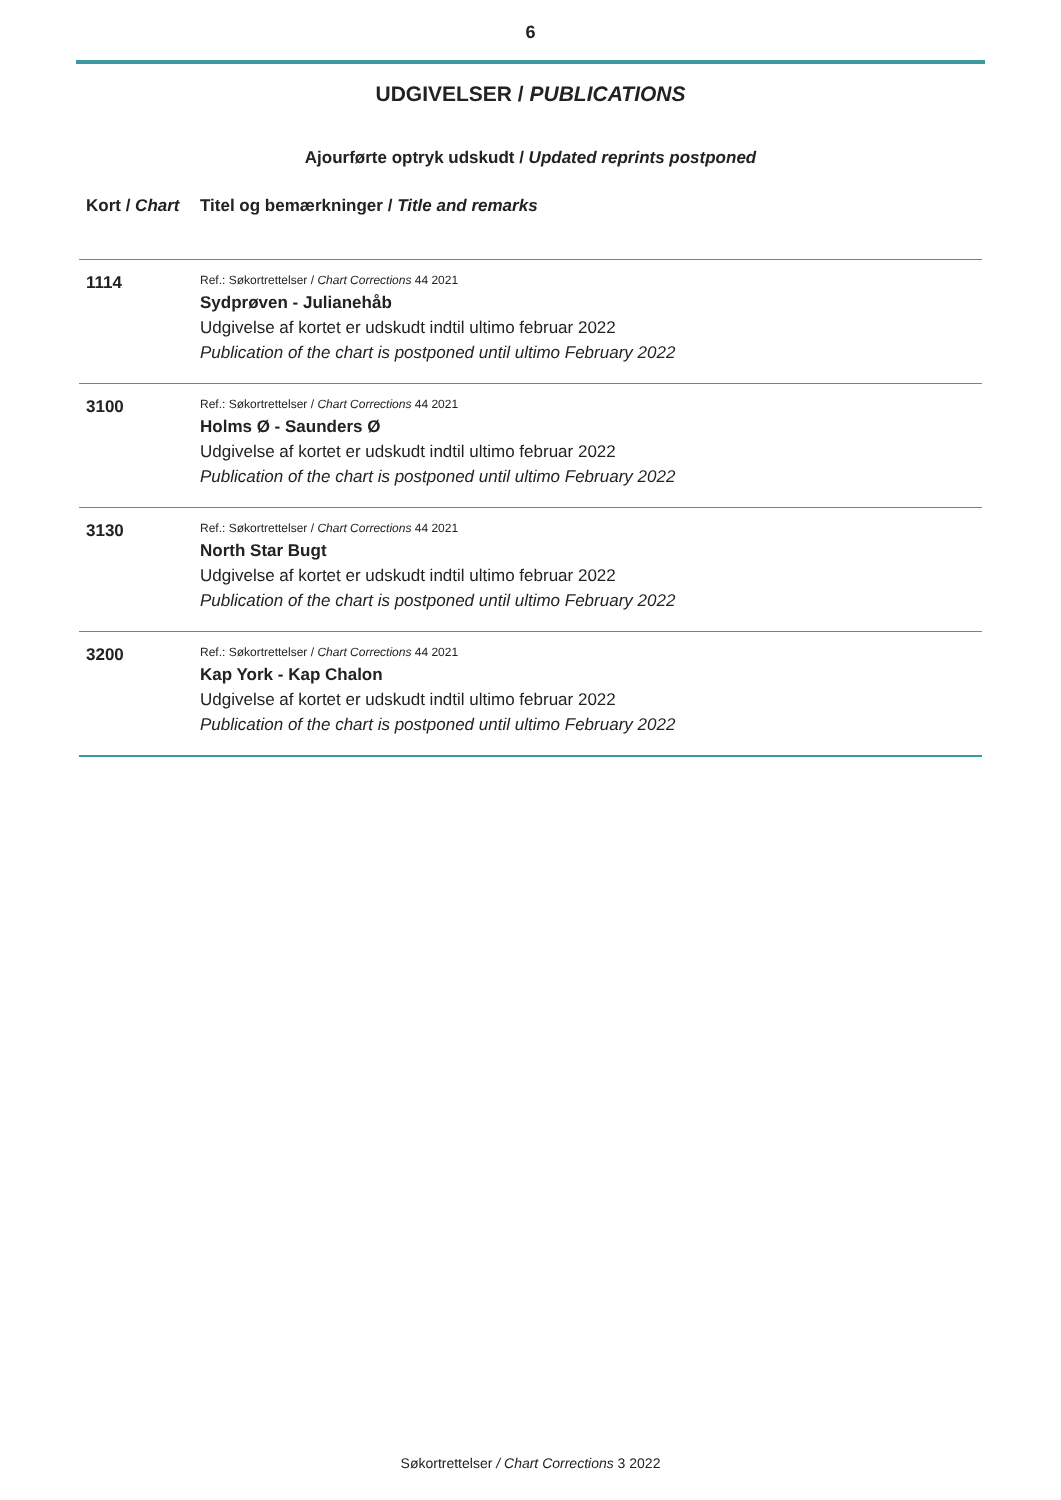6
UDGIVELSER / PUBLICATIONS
Ajourførte optryk udskudt / Updated reprints postponed
| Kort / Chart | Titel og bemærkninger / Title and remarks |
| --- | --- |
| 1114 | Ref.: Søkortrettelser / Chart Corrections 44 2021 Sydprøven - Julianehåb Udgivelse af kortet er udskudt indtil ultimo februar 2022 Publication of the chart is postponed until ultimo February 2022 |
| 3100 | Ref.: Søkortrettelser / Chart Corrections 44 2021 Holms Ø - Saunders Ø Udgivelse af kortet er udskudt indtil ultimo februar 2022 Publication of the chart is postponed until ultimo February 2022 |
| 3130 | Ref.: Søkortrettelser / Chart Corrections 44 2021 North Star Bugt Udgivelse af kortet er udskudt indtil ultimo februar 2022 Publication of the chart is postponed until ultimo February 2022 |
| 3200 | Ref.: Søkortrettelser / Chart Corrections 44 2021 Kap York - Kap Chalon Udgivelse af kortet er udskudt indtil ultimo februar 2022 Publication of the chart is postponed until ultimo February 2022 |
Søkortrettelser / Chart Corrections 3 2022